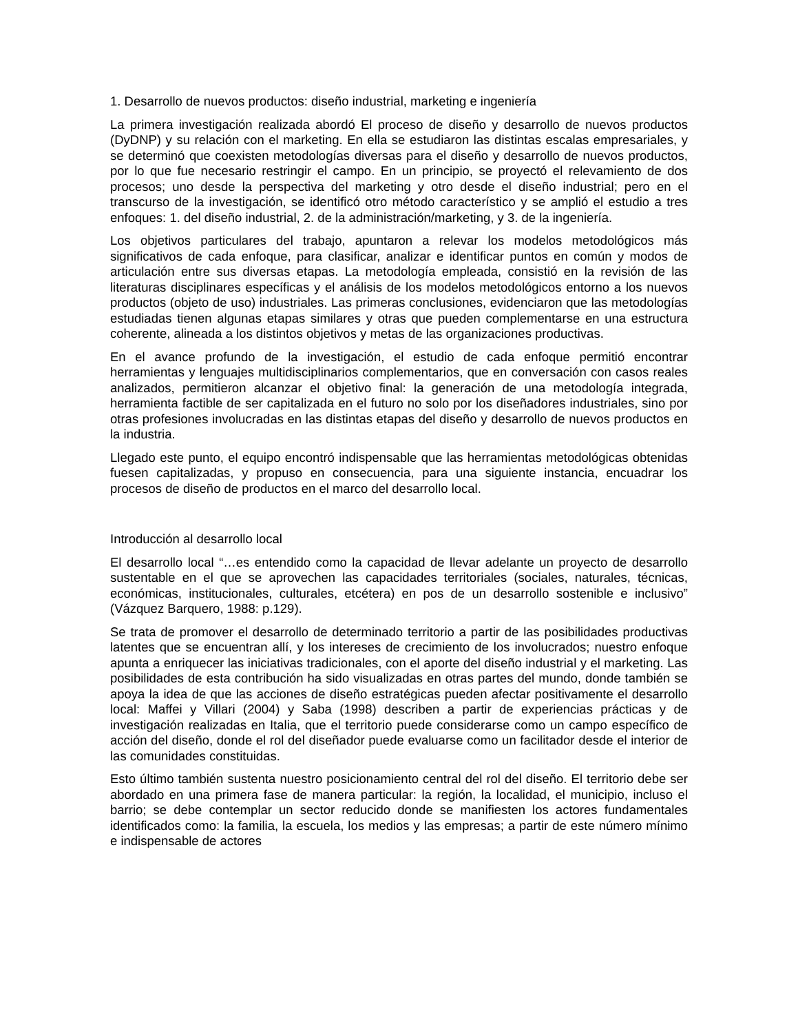1. Desarrollo de nuevos productos: diseño industrial, marketing e ingeniería
La primera investigación realizada abordó El proceso de diseño y desarrollo de nuevos productos (DyDNP) y su relación con el marketing. En ella se estudiaron las distintas escalas empresariales, y se determinó que coexisten metodologías diversas para el diseño y desarrollo de nuevos productos, por lo que fue necesario restringir el campo. En un principio, se proyectó el relevamiento de dos procesos; uno desde la perspectiva del marketing y otro desde el diseño industrial; pero en el transcurso de la investigación, se identificó otro método característico y se amplió el estudio a tres enfoques: 1. del diseño industrial, 2. de la administración/marketing, y 3. de la ingeniería.
Los objetivos particulares del trabajo, apuntaron a relevar los modelos metodológicos más significativos de cada enfoque, para clasificar, analizar e identificar puntos en común y modos de articulación entre sus diversas etapas. La metodología empleada, consistió en la revisión de las literaturas disciplinares específicas y el análisis de los modelos metodológicos entorno a los nuevos productos (objeto de uso) industriales. Las primeras conclusiones, evidenciaron que las metodologías estudiadas tienen algunas etapas similares y otras que pueden complementarse en una estructura coherente, alineada a los distintos objetivos y metas de las organizaciones productivas.
En el avance profundo de la investigación, el estudio de cada enfoque permitió encontrar herramientas y lenguajes multidisciplinarios complementarios, que en conversación con casos reales analizados, permitieron alcanzar el objetivo final: la generación de una metodología integrada, herramienta factible de ser capitalizada en el futuro no solo por los diseñadores industriales, sino por otras profesiones involucradas en las distintas etapas del diseño y desarrollo de nuevos productos en la industria.
Llegado este punto, el equipo encontró indispensable que las herramientas metodológicas obtenidas fuesen capitalizadas, y propuso en consecuencia, para una siguiente instancia, encuadrar los procesos de diseño de productos en el marco del desarrollo local.
Introducción al desarrollo local
El desarrollo local “…es entendido como la capacidad de llevar adelante un proyecto de desarrollo sustentable en el que se aprovechen las capacidades territoriales (sociales, naturales, técnicas, económicas, institucionales, culturales, etcétera) en pos de un desarrollo sostenible e inclusivo” (Vázquez Barquero, 1988: p.129).
Se trata de promover el desarrollo de determinado territorio a partir de las posibilidades productivas latentes que se encuentran allí, y los intereses de crecimiento de los involucrados; nuestro enfoque apunta a enriquecer las iniciativas tradicionales, con el aporte del diseño industrial y el marketing. Las posibilidades de esta contribución ha sido visualizadas en otras partes del mundo, donde también se apoya la idea de que las acciones de diseño estratégicas pueden afectar positivamente el desarrollo local: Maffei y Villari (2004) y Saba (1998) describen a partir de experiencias prácticas y de investigación realizadas en Italia, que el territorio puede considerarse como un campo específico de acción del diseño, donde el rol del diseñador puede evaluarse como un facilitador desde el interior de las comunidades constituidas.
Esto último también sustenta nuestro posicionamiento central del rol del diseño. El territorio debe ser abordado en una primera fase de manera particular: la región, la localidad, el municipio, incluso el barrio; se debe contemplar un sector reducido donde se manifiesten los actores fundamentales identificados como: la familia, la escuela, los medios y las empresas; a partir de este número mínimo e indispensable de actores